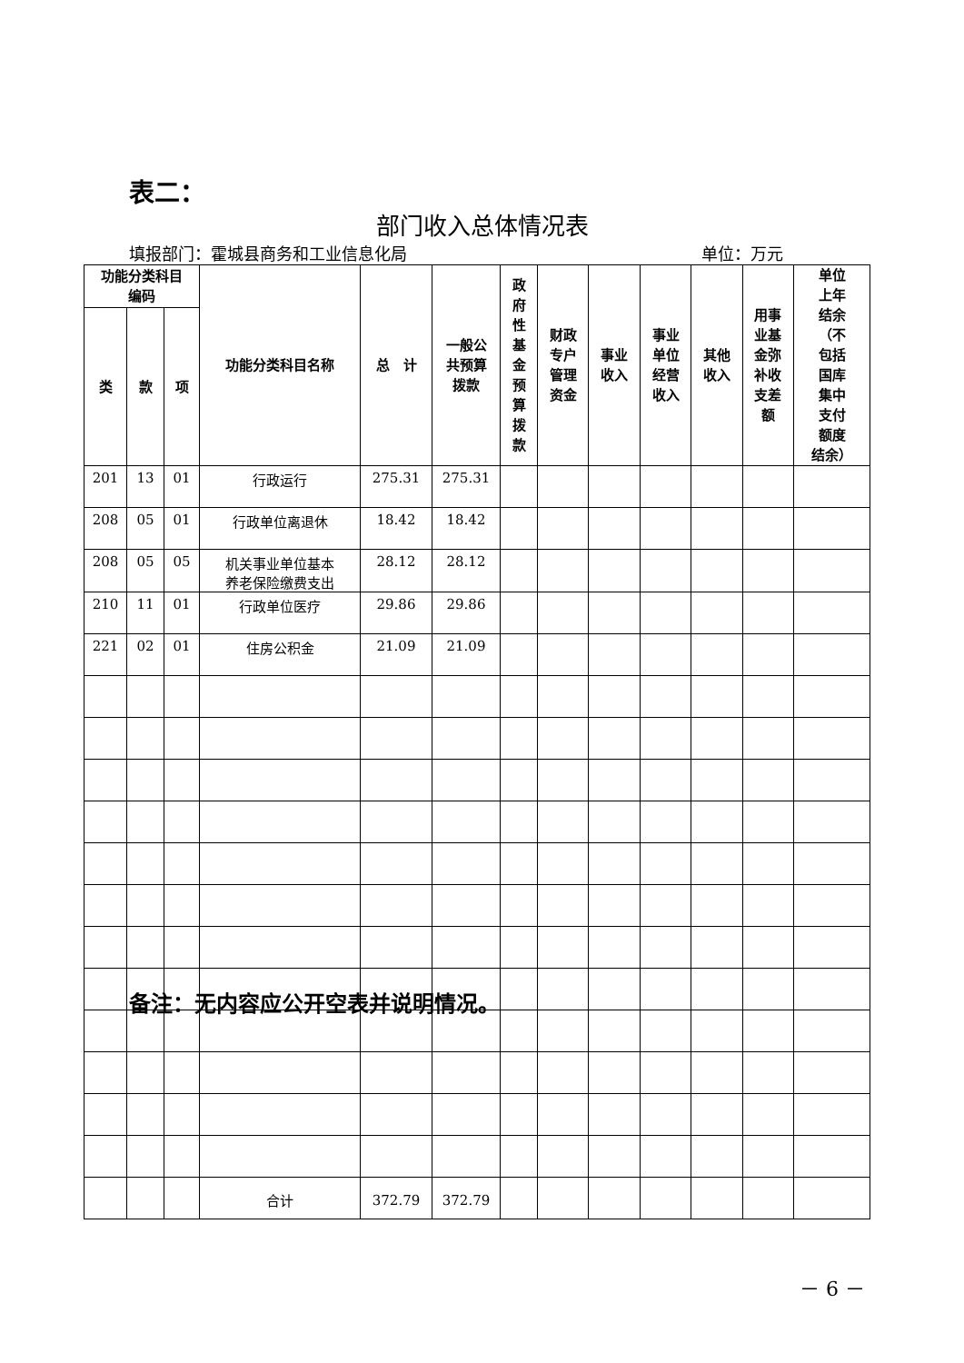表二：
部门收入总体情况表
填报部门：霍城县商务和工业信息化局 单位：万元
| 功能分类科目 编码 | | | 功能分类科目名称 | 总 计 | 一般公 共预算 拨款 | 政 府 性 基 金 预 算 拨 款 | 财政 专户 管理 资金 | 事业 收入 | 事业 单位 经营 收入 | 其他 收入 | 用事 业基 金弥 补收 支差 额 | 单位 上年 结余 （不 包括 国库 集中 支付 额度 结余） |
| --- | --- | --- | --- | --- | --- | --- | --- | --- | --- | --- | --- | --- |
| 类 | 款 | 项 | | | | | | | | | | |
| 201 | 13 | 01 | 行政运行 | 275.31 | 275.31 | | | | | | | |
| 208 | 05 | 01 | 行政单位离退休 | 18.42 | 18.42 | | | | | | | |
| 208 | 05 | 05 | 机关事业单位基本 养老保险缴费支出 | 28.12 | 28.12 | | | | | | | |
| 210 | 11 | 01 | 行政单位医疗 | 29.86 | 29.86 | | | | | | | |
| 221 | 02 | 01 | 住房公积金 | 21.09 | 21.09 | | | | | | | |
| | | | 合计 | 372.79 | 372.79 | | | | | | | |
备注：无内容应公开空表并说明情况。
－ 6 －